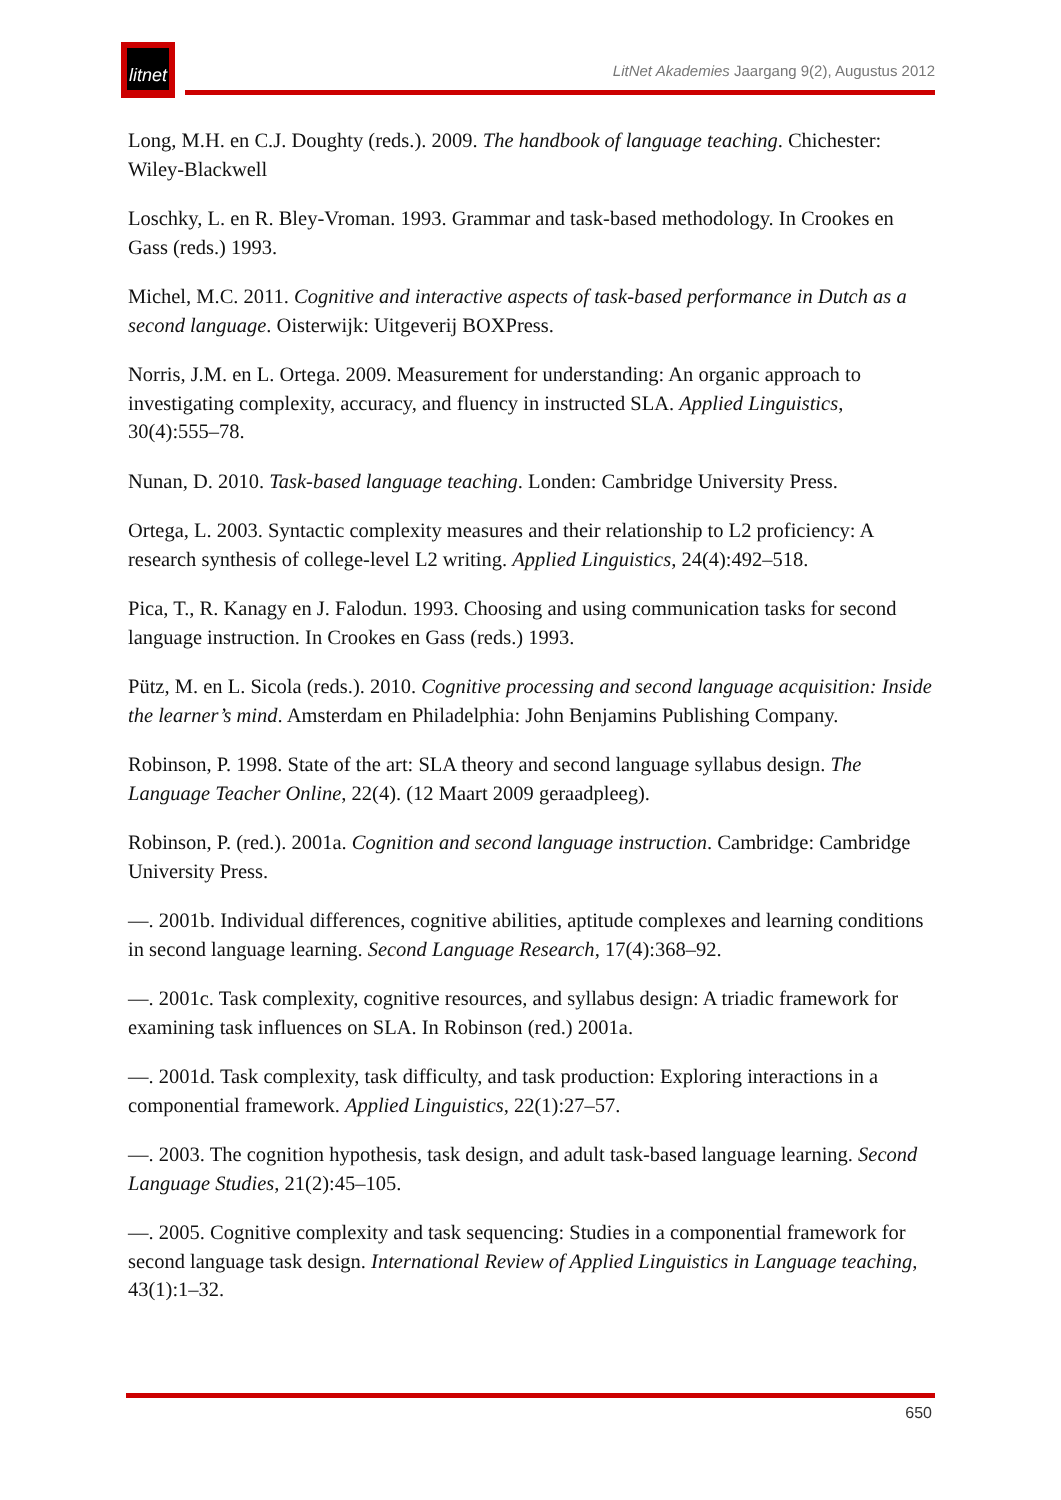litnet
LitNet Akademies Jaargang 9(2), Augustus 2012
Long, M.H. en C.J. Doughty (reds.). 2009. The handbook of language teaching. Chichester: Wiley-Blackwell
Loschky, L. en R. Bley-Vroman. 1993. Grammar and task-based methodology. In Crookes en Gass (reds.) 1993.
Michel, M.C. 2011. Cognitive and interactive aspects of task-based performance in Dutch as a second language. Oisterwijk: Uitgeverij BOXPress.
Norris, J.M. en L. Ortega. 2009. Measurement for understanding: An organic approach to investigating complexity, accuracy, and fluency in instructed SLA. Applied Linguistics, 30(4):555–78.
Nunan, D. 2010. Task-based language teaching. Londen: Cambridge University Press.
Ortega, L. 2003. Syntactic complexity measures and their relationship to L2 proficiency: A research synthesis of college-level L2 writing. Applied Linguistics, 24(4):492–518.
Pica, T., R. Kanagy en J. Falodun. 1993. Choosing and using communication tasks for second language instruction. In Crookes en Gass (reds.) 1993.
Pütz, M. en L. Sicola (reds.). 2010. Cognitive processing and second language acquisition: Inside the learner’s mind. Amsterdam en Philadelphia: John Benjamins Publishing Company.
Robinson, P. 1998. State of the art: SLA theory and second language syllabus design. The Language Teacher Online, 22(4). (12 Maart 2009 geraadpleeg).
Robinson, P. (red.). 2001a. Cognition and second language instruction. Cambridge: Cambridge University Press.
—. 2001b. Individual differences, cognitive abilities, aptitude complexes and learning conditions in second language learning. Second Language Research, 17(4):368–92.
—. 2001c. Task complexity, cognitive resources, and syllabus design: A triadic framework for examining task influences on SLA. In Robinson (red.) 2001a.
—. 2001d. Task complexity, task difficulty, and task production: Exploring interactions in a componential framework. Applied Linguistics, 22(1):27–57.
—. 2003. The cognition hypothesis, task design, and adult task-based language learning. Second Language Studies, 21(2):45–105.
—. 2005. Cognitive complexity and task sequencing: Studies in a componential framework for second language task design. International Review of Applied Linguistics in Language teaching, 43(1):1–32.
650